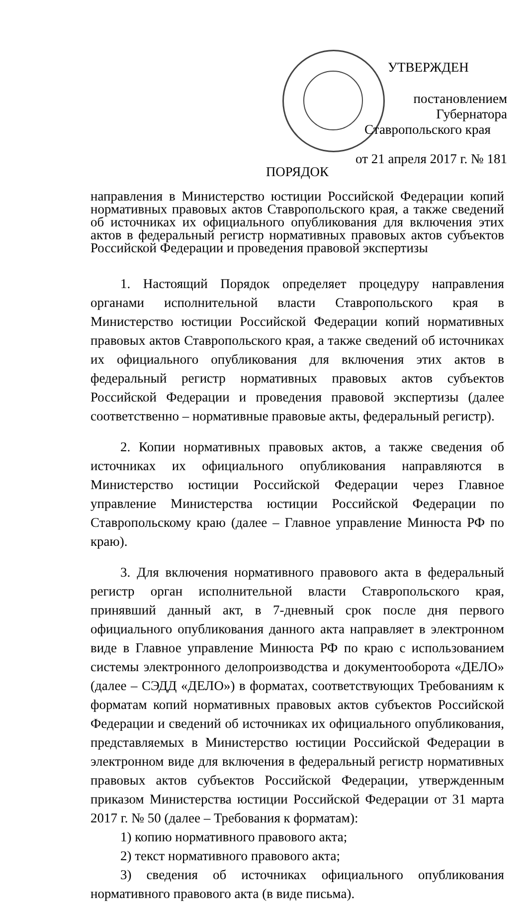УТВЕРЖДЕН
постановлением Губернатора
Ставропольского края
от 21 апреля 2017 г. № 181
ПОРЯДОК
направления в Министерство юстиции Российской Федерации копий нормативных правовых актов Ставропольского края, а также сведений об источниках их официального опубликования для включения этих актов в федеральный регистр нормативных правовых актов субъектов Российской Федерации и проведения правовой экспертизы
1. Настоящий Порядок определяет процедуру направления органами исполнительной власти Ставропольского края в Министерство юстиции Российской Федерации копий нормативных правовых актов Ставропольского края, а также сведений об источниках их официального опубликования для включения этих актов в федеральный регистр нормативных правовых актов субъектов Российской Федерации и проведения правовой экспертизы (далее соответственно – нормативные правовые акты, федеральный регистр).
2. Копии нормативных правовых актов, а также сведения об источниках их официального опубликования направляются в Министерство юстиции Российской Федерации через Главное управление Министерства юстиции Российской Федерации по Ставропольскому краю (далее – Главное управление Минюста РФ по краю).
3. Для включения нормативного правового акта в федеральный регистр орган исполнительной власти Ставропольского края, принявший данный акт, в 7-дневный срок после дня первого официального опубликования данного акта направляет в электронном виде в Главное управление Минюста РФ по краю с использованием системы электронного делопроизводства и документооборота «ДЕЛО» (далее – СЭДД «ДЕЛО») в форматах, соответствующих Требованиям к форматам копий нормативных правовых актов субъектов Российской Федерации и сведений об источниках их официального опубликования, представляемых в Министерство юстиции Российской Федерации в электронном виде для включения в федеральный регистр нормативных правовых актов субъектов Российской Федерации, утвержденным приказом Министерства юстиции Российской Федерации от 31 марта 2017 г. № 50 (далее – Требования к форматам):
1) копию нормативного правового акта;
2) текст нормативного правового акта;
3) сведения об источниках официального опубликования нормативного правового акта (в виде письма).